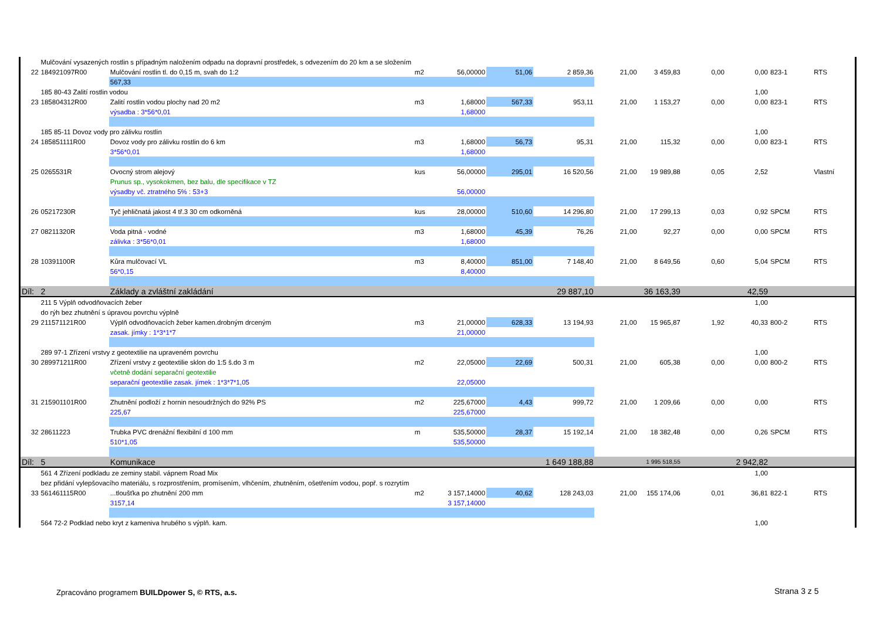| | Mulčování vysazených rostlin s případným naložením odpadu na dopravní prostředek, s odvezením do 20 km a se složením | | | | | | | | | | | |
| 22 | 184921097R00 | Mulčování rostlin tl. do 0,15 m, svah do 1:2 | m2 | 56,00000 | 51,06 | 2 859,36 | 21,00 | 3 459,83 | 0,00 | 0,00 | 823-1 | RTS |
| | | 567,33 | | | | | | | | | | |
| | 185 80-43 Zalití rostlin vodou | | | | | | | | | 1,00 | | |
| 23 | 185804312R00 | Zalití rostlin vodou plochy nad 20 m2 | m3 | 1,68000 | 567,33 | 953,11 | 21,00 | 1 153,27 | 0,00 | 0,00 | 823-1 | RTS |
| | | výsadba : 3*56*0,01 | | 1,68000 | | | | | | | | |
| | 185 85-11 Dovoz vody pro zálivku rostlin | | | | | | | | | 1,00 | | |
| 24 | 185851111R00 | Dovoz vody pro zálivku rostlin do 6 km | m3 | 1,68000 | 56,73 | 95,31 | 21,00 | 115,32 | 0,00 | 0,00 | 823-1 | RTS |
| | | 3*56*0,01 | | 1,68000 | | | | | | | | |
| 25 | 0265531R | Ovocný strom alejový | kus | 56,00000 | 295,01 | 16 520,56 | 21,00 | 19 989,88 | 0,05 | 2,52 | | Vlastní |
| | | Prunus sp., vysokokmen, bez balu, dle specifikace v TZ | | | | | | | | | | |
| | | výsadby vč. ztratného 5% : 53+3 | | 56,00000 | | | | | | | | |
| 26 | 05217230R | Tyč jehličnatá jakost 4 tř.3 30 cm odkorněná | kus | 28,00000 | 510,60 | 14 296,80 | 21,00 | 17 299,13 | 0,03 | 0,92 | SPCM | RTS |
| 27 | 08211320R | Voda pitná - vodné | m3 | 1,68000 | 45,39 | 76,26 | 21,00 | 92,27 | 0,00 | 0,00 | SPCM | RTS |
| | | zálivka : 3*56*0,01 | | 1,68000 | | | | | | | | |
| 28 | 10391100R | Kůra mulčovací VL | m3 | 8,40000 | 851,00 | 7 148,40 | 21,00 | 8 649,56 | 0,60 | 5,04 | SPCM | RTS |
| | | 56*0,15 | | 8,40000 | | | | | | | | |
| Díl: | 2 | Základy a zvláštní zakládání | | | | 29 887,10 | | 36 163,39 | | 42,59 | | |
| | 211 5 Výplň odvodňovacích žeber | | | | | | | | | 1,00 | | |
| | do rýh bez zhutnění s úpravou povrchu výplně | | | | | | | | | | | |
| 29 | 211571121R00 | Výplň odvodňovacích žeber kamen.drobným drceným | m3 | 21,00000 | 628,33 | 13 194,93 | 21,00 | 15 965,87 | 1,92 | 40,33 | 800-2 | RTS |
| | | zasak. jímky : 1*3*1*7 | | 21,00000 | | | | | | | | |
| | 289 97-1 Zřízení vrstvy z geotextilie na upraveném povrchu | | | | | | | | | 1,00 | | |
| 30 | 289971211R00 | Zřízení vrstvy z geotextilie sklon do 1:5 š.do 3 m | m2 | 22,05000 | 22,69 | 500,31 | 21,00 | 605,38 | 0,00 | 0,00 | 800-2 | RTS |
| | | včetně dodání separační geotextilie | | | | | | | | | | |
| | | separační geotextilie zasak. jímek : 1*3*7*1,05 | | 22,05000 | | | | | | | | |
| 31 | 215901101R00 | Zhutnění podloží z hornin nesoudržných do 92% PS | m2 | 225,67000 | 4,43 | 999,72 | 21,00 | 1 209,66 | 0,00 | 0,00 | | RTS |
| | | 225,67 | | 225,67000 | | | | | | | | |
| 32 | 28611223 | Trubka PVC drenážní flexibilní d 100 mm | m | 535,50000 | 28,37 | 15 192,14 | 21,00 | 18 382,48 | 0,00 | 0,26 | SPCM | RTS |
| | | 510*1,05 | | 535,50000 | | | | | | | | |
| Díl: | 5 | Komunikace | | | | 1 649 188,88 | | 1 995 518,55 | | 2 942,82 | | |
| | 561 4 Zřízení podkladu ze zeminy stabil. vápnem Road Mix | | | | | | | | | 1,00 | | |
| | bez přidání vylepšovacího materiálu, s rozprostřením, promísením, vlhčením, zhutněním, ošetřením vodou, popř. s rozrytím | | | | | | | | | | | |
| 33 | 561461115R00 | ...tloušťka po zhutnění 200 mm | m2 | 3 157,14000 | 40,62 | 128 243,03 | 21,00 | 155 174,06 | 0,01 | 36,81 | 822-1 | RTS |
| | | 3157,14 | | 3 157,14000 | | | | | | | | |
| | 564 72-2 Podklad nebo kryt z kameniva hrubého s výplň. kam. | | | | | | | | | 1,00 | | |
Zpracováno programem BUILDpower S, © RTS, a.s.
Strana 3 z 5